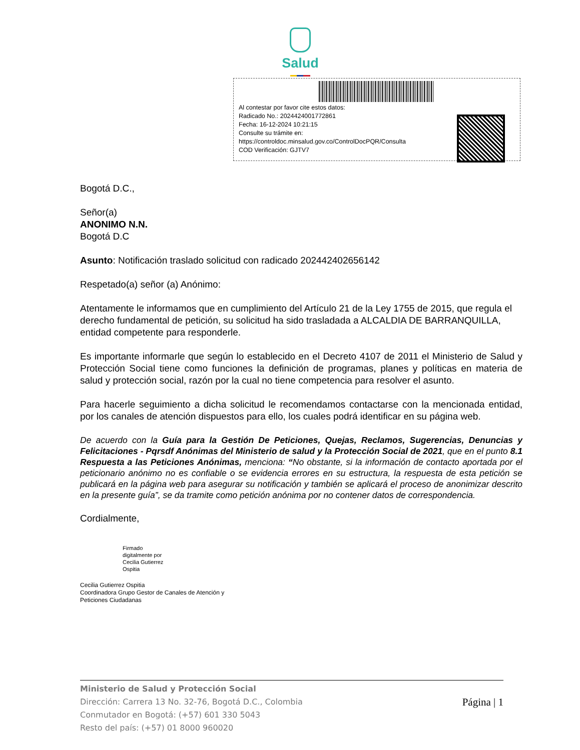Salud
Al contestar por favor cite estos datos:
Radicado No.: 2024424001772861
Fecha: 16-12-2024 10:21:15
Consulte su trámite en:
https://controldoc.minsalud.gov.co/ControlDocPQR/Consulta
COD Verificación: GJTV7
Bogotá D.C.,
Señor(a)
ANONIMO N.N.
Bogotá D.C
Asunto: Notificación traslado solicitud con radicado 202442402656142
Respetado(a) señor (a) Anónimo:
Atentamente le informamos que en cumplimiento del Artículo 21 de la Ley 1755 de 2015, que regula el derecho fundamental de petición, su solicitud ha sido trasladada a ALCALDIA DE BARRANQUILLA, entidad competente para responderle.
Es importante informarle que según lo establecido en el Decreto 4107 de 2011 el Ministerio de Salud y Protección Social tiene como funciones la definición de programas, planes y políticas en materia de salud y protección social, razón por la cual no tiene competencia para resolver el asunto.
Para hacerle seguimiento a dicha solicitud le recomendamos contactarse con la mencionada entidad, por los canales de atención dispuestos para ello, los cuales podrá identificar en su página web.
De acuerdo con la Guía para la Gestión De Peticiones, Quejas, Reclamos, Sugerencias, Denuncias y Felicitaciones - Pqrsdf Anónimas del Ministerio de salud y la Protección Social de 2021, que en el punto 8.1 Respuesta a las Peticiones Anónimas, menciona: “No obstante, si la información de contacto aportada por el peticionario anónimo no es confiable o se evidencia errores en su estructura, la respuesta de esta petición se publicará en la página web para asegurar su notificación y también se aplicará el proceso de anonimizar descrito en la presente guía”, se da tramite como petición anónima por no contener datos de correspondencia.
Cordialmente,
Firmado
digitalmente por
Cecilia Gutierrez
Ospitia
Cecilia Gutierrez Ospitia
Coordinadora Grupo Gestor de Canales de Atención y
Peticiones Ciudadanas
Ministerio de Salud y Protección Social
Dirección: Carrera 13 No. 32-76, Bogotá D.C., Colombia
Conmutador en Bogotá: (+57) 601 330 5043
Resto del país: (+57) 01 8000 960020
Página | 1